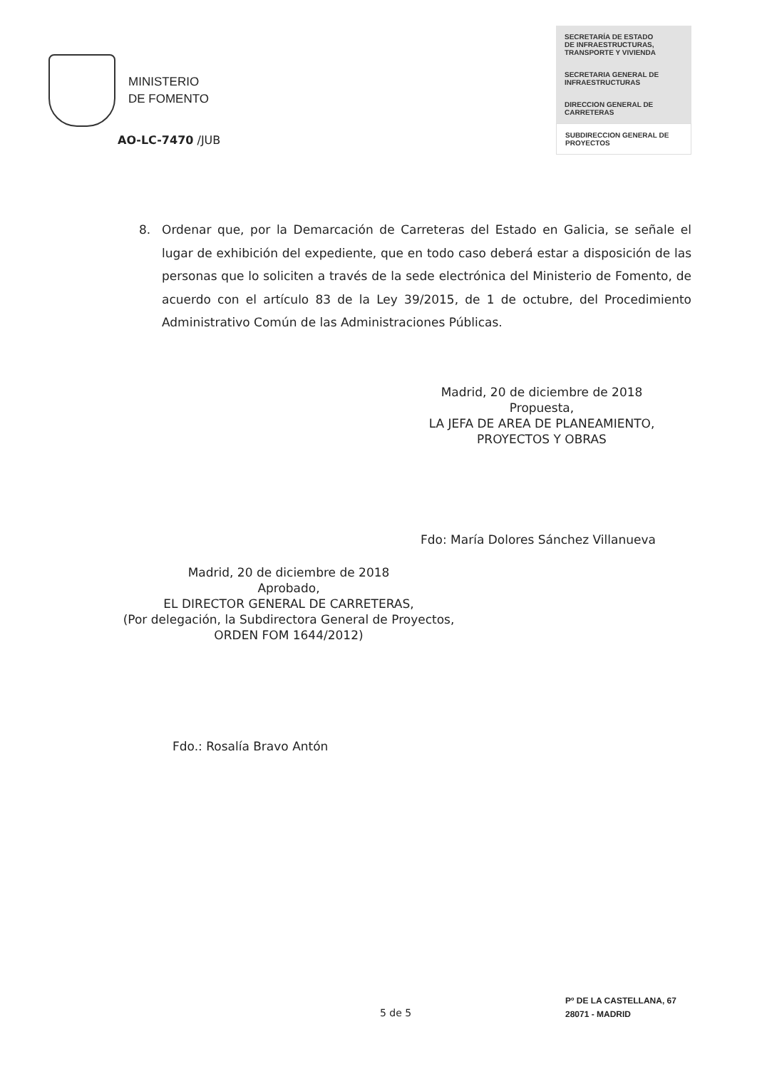MINISTERIO
DE FOMENTO
SECRETARÍA DE ESTADO
DE INFRAESTRUCTURAS,
TRANSPORTE Y VIVIENDA
SECRETARIA GENERAL DE
INFRAESTRUCTURAS
DIRECCION GENERAL DE
CARRETERAS
SUBDIRECCION GENERAL DE
PROYECTOS
AO-LC-7470 /JUB
8. Ordenar que, por la Demarcación de Carreteras del Estado en Galicia, se señale el lugar de exhibición del expediente, que en todo caso deberá estar a disposición de las personas que lo soliciten a través de la sede electrónica del Ministerio de Fomento, de acuerdo con el artículo 83 de la Ley 39/2015, de 1 de octubre, del Procedimiento Administrativo Común de las Administraciones Públicas.
Madrid, 20 de diciembre de 2018
Propuesta,
LA JEFA DE AREA DE PLANEAMIENTO,
PROYECTOS Y OBRAS
Fdo: María Dolores Sánchez Villanueva
Madrid, 20 de diciembre de 2018
Aprobado,
EL DIRECTOR GENERAL DE CARRETERAS,
(Por delegación, la Subdirectora General de Proyectos,
ORDEN FOM 1644/2012)
Fdo.: Rosalía Bravo Antón
5 de 5
Pº DE LA CASTELLANA, 67
28071 - MADRID